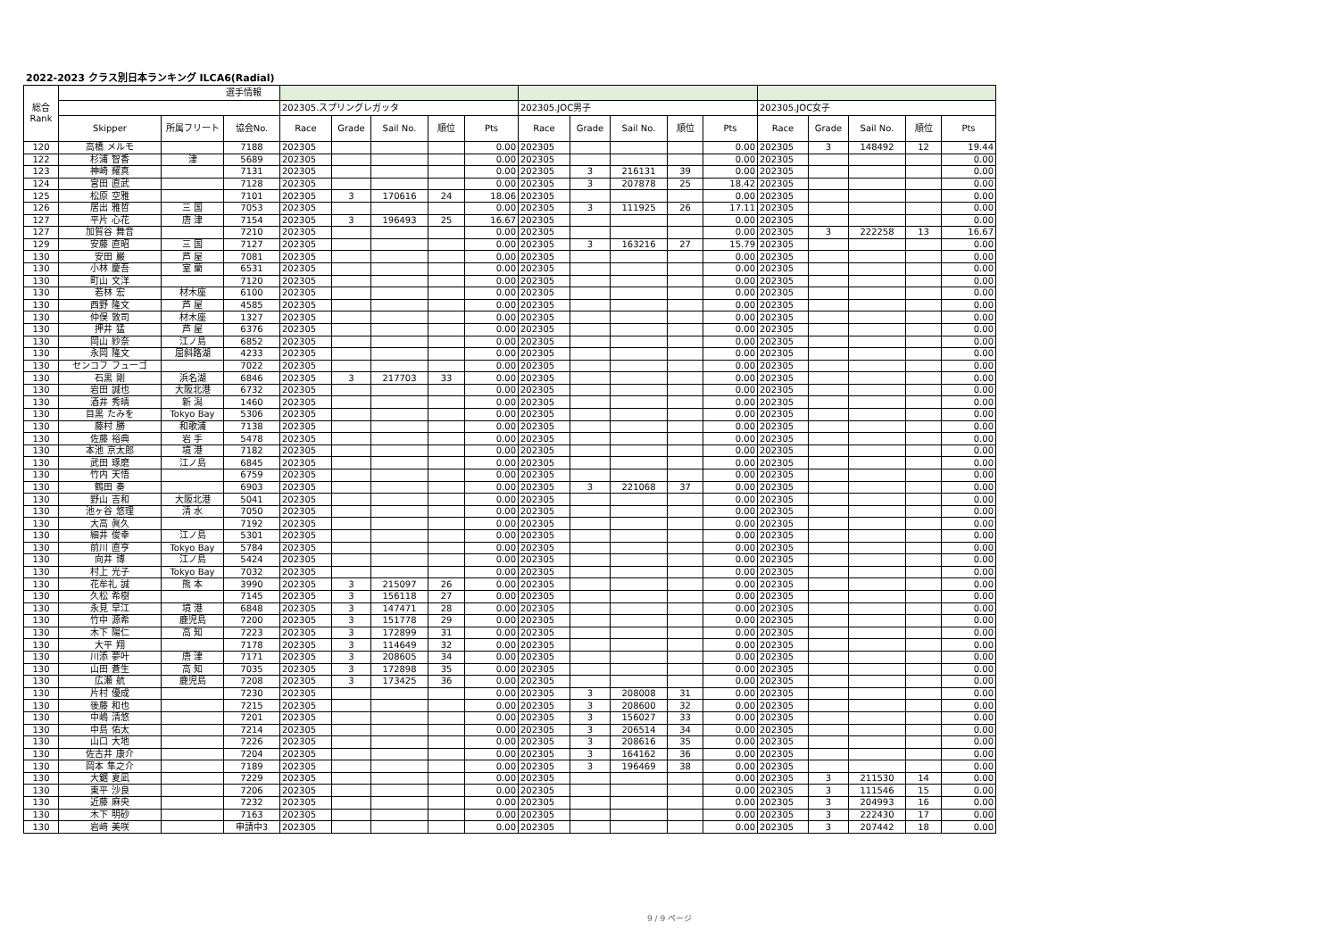2022-2023 クラス別日本ランキング ILCA6(Radial)
| 総合 Rank | 選手情報 | | | | | | | | | | | | | | | | | |
| --- | --- | --- | --- | --- | --- | --- | --- | --- | --- | --- | --- | --- | --- | --- | --- | --- | --- | --- |
| | | | | 202305.スプリングレガッタ | | | | | 202305.JOC男子 | | | | | 202305.JOC女子 | | | | |
| | Skipper | 所属フリート | 協会No. | Race | Grade | Sail No. | 順位 | Pts | Race | Grade | Sail No. | 順位 | Pts | Race | Grade | Sail No. | 順位 | Pts |
| 120 | 高橋 メルモ | | 7188 | 202305 | | | | 0.00 | 202305 | | | | 0.00 | 202305 | 3 | 148492 | 12 | 19.44 |
| 122 | 杉浦 智香 | 津 | 5689 | 202305 | | | | 0.00 | 202305 | | | | 0.00 | 202305 | | | | 0.00 |
| 123 | 神崎 耀真 | | 7131 | 202305 | | | | 0.00 | 202305 | 3 | 216131 | 39 | 0.00 | 202305 | | | | 0.00 |
| 124 | 宮田 直武 | | 7128 | 202305 | | | | 0.00 | 202305 | 3 | 207878 | 25 | 18.42 | 202305 | | | | 0.00 |
| 125 | 松原 空雅 | | 7101 | 202305 | 3 | 170616 | 24 | 18.06 | 202305 | | | | 0.00 | 202305 | | | | 0.00 |
| 126 | 居出 雅哲 | 三 国 | 7053 | 202305 | | | | 0.00 | 202305 | 3 | 111925 | 26 | 17.11 | 202305 | | | | 0.00 |
| 127 | 平片 心花 | 唐 津 | 7154 | 202305 | 3 | 196493 | 25 | 16.67 | 202305 | | | | 0.00 | 202305 | | | | 0.00 |
| 127 | 加賀谷 舞音 | | 7210 | 202305 | | | | 0.00 | 202305 | | | | 0.00 | 202305 | 3 | 222258 | 13 | 16.67 |
| 129 | 安藤 直昭 | 三 国 | 7127 | 202305 | | | | 0.00 | 202305 | 3 | 163216 | 27 | 15.79 | 202305 | | | | 0.00 |
| 130 | 安田 巌 | 芦 屋 | 7081 | 202305 | | | | 0.00 | 202305 | | | | 0.00 | 202305 | | | | 0.00 |
| 130 | 小林 慶吾 | 室 蘭 | 6531 | 202305 | | | | 0.00 | 202305 | | | | 0.00 | 202305 | | | | 0.00 |
| 130 | 町山 文洋 | | 7120 | 202305 | | | | 0.00 | 202305 | | | | 0.00 | 202305 | | | | 0.00 |
| 130 | 若林 宏 | 材木座 | 6100 | 202305 | | | | 0.00 | 202305 | | | | 0.00 | 202305 | | | | 0.00 |
| 130 | 西野 隆文 | 芦 屋 | 4585 | 202305 | | | | 0.00 | 202305 | | | | 0.00 | 202305 | | | | 0.00 |
| 130 | 仲俣 敦司 | 材木座 | 1327 | 202305 | | | | 0.00 | 202305 | | | | 0.00 | 202305 | | | | 0.00 |
| 130 | 押井 猛 | 芦 屋 | 6376 | 202305 | | | | 0.00 | 202305 | | | | 0.00 | 202305 | | | | 0.00 |
| 130 | 岡山 紗奈 | 江ノ島 | 6852 | 202305 | | | | 0.00 | 202305 | | | | 0.00 | 202305 | | | | 0.00 |
| 130 | 永岡 隆文 | 屈斜路湖 | 4233 | 202305 | | | | 0.00 | 202305 | | | | 0.00 | 202305 | | | | 0.00 |
| 130 | センコフ フューゴ | | 7022 | 202305 | | | | 0.00 | 202305 | | | | 0.00 | 202305 | | | | 0.00 |
| 130 | 石黒 剛 | 浜名湖 | 6846 | 202305 | 3 | 217703 | 33 | 0.00 | 202305 | | | | 0.00 | 202305 | | | | 0.00 |
| 130 | 岩田 誠也 | 大阪北港 | 6732 | 202305 | | | | 0.00 | 202305 | | | | 0.00 | 202305 | | | | 0.00 |
| 130 | 酒井 秀晴 | 新 潟 | 1460 | 202305 | | | | 0.00 | 202305 | | | | 0.00 | 202305 | | | | 0.00 |
| 130 | 目黒 たみを | Tokyo Bay | 5306 | 202305 | | | | 0.00 | 202305 | | | | 0.00 | 202305 | | | | 0.00 |
| 130 | 藤村 勝 | 和歌浦 | 7138 | 202305 | | | | 0.00 | 202305 | | | | 0.00 | 202305 | | | | 0.00 |
| 130 | 佐藤 裕典 | 岩 手 | 5478 | 202305 | | | | 0.00 | 202305 | | | | 0.00 | 202305 | | | | 0.00 |
| 130 | 本池 京太郎 | 境 港 | 7182 | 202305 | | | | 0.00 | 202305 | | | | 0.00 | 202305 | | | | 0.00 |
| 130 | 武田 琢磨 | 江ノ島 | 6845 | 202305 | | | | 0.00 | 202305 | | | | 0.00 | 202305 | | | | 0.00 |
| 130 | 竹内 天悟 | | 6759 | 202305 | | | | 0.00 | 202305 | | | | 0.00 | 202305 | | | | 0.00 |
| 130 | 鶴田 奏 | | 6903 | 202305 | | | | 0.00 | 202305 | 3 | 221068 | 37 | 0.00 | 202305 | | | | 0.00 |
| 130 | 野山 吉和 | 大阪北港 | 5041 | 202305 | | | | 0.00 | 202305 | | | | 0.00 | 202305 | | | | 0.00 |
| 130 | 池ヶ谷 悠理 | 清 水 | 7050 | 202305 | | | | 0.00 | 202305 | | | | 0.00 | 202305 | | | | 0.00 |
| 130 | 大高 眞久 | | 7192 | 202305 | | | | 0.00 | 202305 | | | | 0.00 | 202305 | | | | 0.00 |
| 130 | 細井 俊幸 | 江ノ島 | 5301 | 202305 | | | | 0.00 | 202305 | | | | 0.00 | 202305 | | | | 0.00 |
| 130 | 前川 直亨 | Tokyo Bay | 5784 | 202305 | | | | 0.00 | 202305 | | | | 0.00 | 202305 | | | | 0.00 |
| 130 | 向井 博 | 江ノ島 | 5424 | 202305 | | | | 0.00 | 202305 | | | | 0.00 | 202305 | | | | 0.00 |
| 130 | 村上 光子 | Tokyo Bay | 7032 | 202305 | | | | 0.00 | 202305 | | | | 0.00 | 202305 | | | | 0.00 |
| 130 | 花牟礼 誠 | 熊 本 | 3990 | 202305 | 3 | 215097 | 26 | 0.00 | 202305 | | | | 0.00 | 202305 | | | | 0.00 |
| 130 | 久松 希樹 | | 7145 | 202305 | 3 | 156118 | 27 | 0.00 | 202305 | | | | 0.00 | 202305 | | | | 0.00 |
| 130 | 永見 早江 | 境 港 | 6848 | 202305 | 3 | 147471 | 28 | 0.00 | 202305 | | | | 0.00 | 202305 | | | | 0.00 |
| 130 | 竹中 源希 | 鹿児島 | 7200 | 202305 | 3 | 151778 | 29 | 0.00 | 202305 | | | | 0.00 | 202305 | | | | 0.00 |
| 130 | 木下 陽仁 | 高 知 | 7223 | 202305 | 3 | 172899 | 31 | 0.00 | 202305 | | | | 0.00 | 202305 | | | | 0.00 |
| 130 | 大平 翔 | | 7178 | 202305 | 3 | 114649 | 32 | 0.00 | 202305 | | | | 0.00 | 202305 | | | | 0.00 |
| 130 | 川添 夢叶 | 唐 津 | 7171 | 202305 | 3 | 208605 | 34 | 0.00 | 202305 | | | | 0.00 | 202305 | | | | 0.00 |
| 130 | 山田 蒼生 | 高 知 | 7035 | 202305 | 3 | 172898 | 35 | 0.00 | 202305 | | | | 0.00 | 202305 | | | | 0.00 |
| 130 | 広瀬 航 | 鹿児島 | 7208 | 202305 | 3 | 173425 | 36 | 0.00 | 202305 | | | | 0.00 | 202305 | | | | 0.00 |
| 130 | 片村 優成 | | 7230 | 202305 | | | | 0.00 | 202305 | 3 | 208008 | 31 | 0.00 | 202305 | | | | 0.00 |
| 130 | 後藤 和也 | | 7215 | 202305 | | | | 0.00 | 202305 | 3 | 208600 | 32 | 0.00 | 202305 | | | | 0.00 |
| 130 | 中嶋 清悠 | | 7201 | 202305 | | | | 0.00 | 202305 | 3 | 156027 | 33 | 0.00 | 202305 | | | | 0.00 |
| 130 | 中島 佑太 | | 7214 | 202305 | | | | 0.00 | 202305 | 3 | 206514 | 34 | 0.00 | 202305 | | | | 0.00 |
| 130 | 山口 大地 | | 7226 | 202305 | | | | 0.00 | 202305 | 3 | 208616 | 35 | 0.00 | 202305 | | | | 0.00 |
| 130 | 佐古井 康介 | | 7204 | 202305 | | | | 0.00 | 202305 | 3 | 164162 | 36 | 0.00 | 202305 | | | | 0.00 |
| 130 | 岡本 隼之介 | | 7189 | 202305 | | | | 0.00 | 202305 | 3 | 196469 | 38 | 0.00 | 202305 | | | | 0.00 |
| 130 | 大鋸 夏凪 | | 7229 | 202305 | | | | 0.00 | 202305 | | | | 0.00 | 202305 | 3 | 211530 | 14 | 0.00 |
| 130 | 東平 沙良 | | 7206 | 202305 | | | | 0.00 | 202305 | | | | 0.00 | 202305 | 3 | 111546 | 15 | 0.00 |
| 130 | 近藤 麻央 | | 7232 | 202305 | | | | 0.00 | 202305 | | | | 0.00 | 202305 | 3 | 204993 | 16 | 0.00 |
| 130 | 木下 明砂 | | 7163 | 202305 | | | | 0.00 | 202305 | | | | 0.00 | 202305 | 3 | 222430 | 17 | 0.00 |
| 130 | 岩﨑 美咲 | | 申請中3 | 202305 | | | | 0.00 | 202305 | | | | 0.00 | 202305 | 3 | 207442 | 18 | 0.00 |
9 / 9 ページ